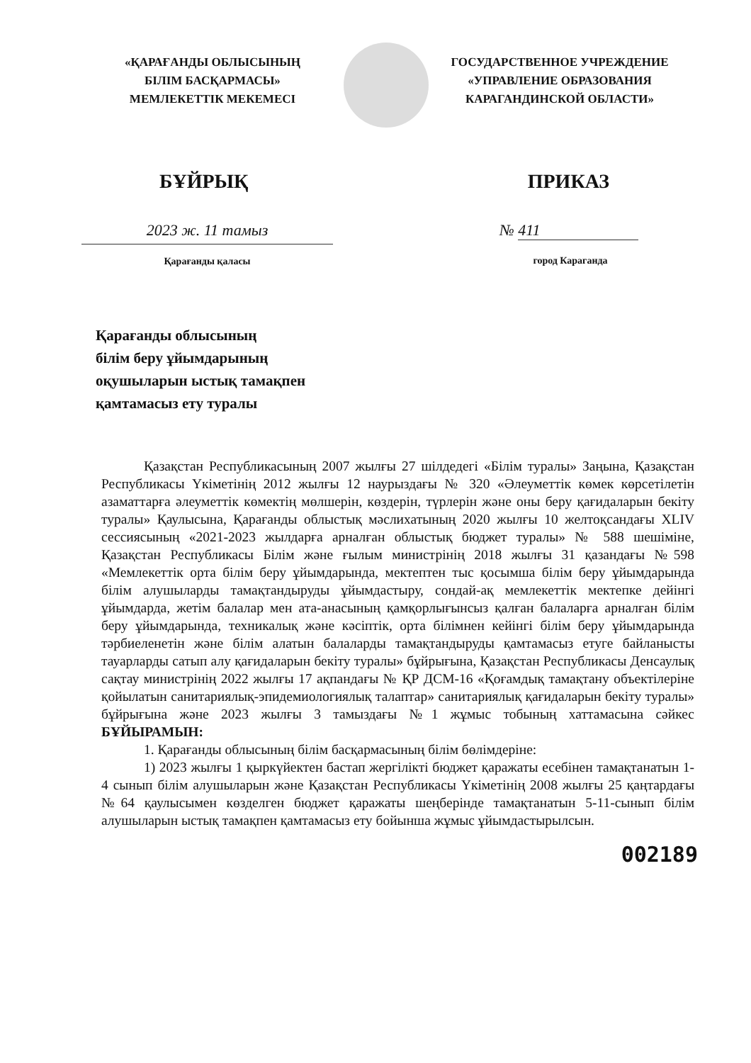«ҚАРАҒАНДЫ ОБЛЫСЫНЫҢ
БІЛІМ БАСҚАРМАСЫ»
МЕМЛЕКЕТТІК МЕКЕМЕСІ
ГОСУДАРСТВЕННОЕ УЧРЕЖДЕНИЕ
«УПРАВЛЕНИЕ ОБРАЗОВАНИЯ
КАРАГАНДИНСКОЙ ОБЛАСТИ»
БҰЙРЫҚ ПРИКАЗ
2023 ж. 11 тамыз
Қарағанды қаласы
№ 411
город Караганда
Қарағанды облысының
білім беру ұйымдарының
оқушыларын ыстық тамақпен
қамтамасыз ету туралы
Қазақстан Республикасының 2007 жылғы 27 шілдедегі «Білім туралы» Заңына, Қазақстан Республикасы Үкіметінің 2012 жылғы 12 наурыздағы № 320 «Әлеуметтік көмек көрсетілетін азаматтарға әлеуметтік көмектің мөлшерін, көздерін, түрлерін және оны беру қағидаларын бекіту туралы» Қаулысына, Қарағанды облыстық мәслихатының 2020 жылғы 10 желтоқсандағы XLIV сессиясының «2021-2023 жылдарға арналған облыстық бюджет туралы» № 588 шешіміне, Қазақстан Республикасы Білім және ғылым министрінің 2018 жылғы 31 қазандағы №598 «Мемлекеттік орта білім беру ұйымдарында, мектептен тыс қосымша білім беру ұйымдарында білім алушыларды тамақтандыруды ұйымдастыру, сондай-ақ мемлекеттік мектепке дейінгі ұйымдарда, жетім балалар мен ата-анасының қамқорлығынсыз қалған балаларға арналған білім беру ұйымдарында, техникалық және кәсіптік, орта білімнен кейінгі білім беру ұйымдарында тәрбиеленетін және білім алатын балаларды тамақтандыруды қамтамасыз етуге байланысты тауарларды сатып алу қағидаларын бекіту туралы» бұйрығына, Қазақстан Республикасы Денсаулық сақтау министрінің 2022 жылғы 17 ақпандағы № ҚР ДСМ-16 «Қоғамдық тамақтану объектілеріне қойылатын санитариялық-эпидемиологиялық талаптар» санитариялық қағидаларын бекіту туралы» бұйрығына және 2023 жылғы 3 тамыздағы №1 жұмыс тобының хаттамасына сәйкес БҰЙЫРАМЫН:
1. Қарағанды облысының білім басқармасының білім бөлімдеріне:
1) 2023 жылғы 1 қыркүйектен бастап жергілікті бюджет қаражаты есебінен тамақтанатын 1-4 сынып білім алушыларын және Қазақстан Республикасы Үкіметінің 2008 жылғы 25 қаңтардағы №64 қаулысымен көзделген бюджет қаражаты шеңберінде тамақтанатын 5-11-сынып білім алушыларын ыстық тамақпен қамтамасыз ету бойынша жұмыс ұйымдастырылсын.
002189